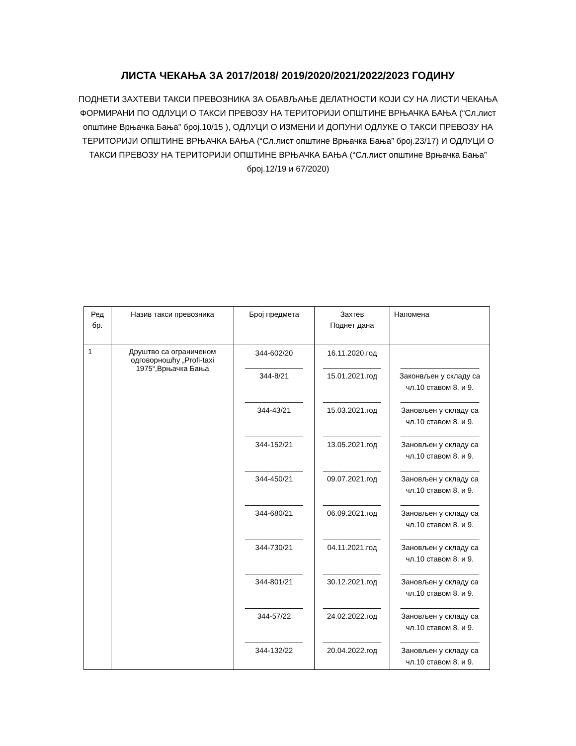ЛИСТА ЧЕКАЊА ЗА 2017/2018/ 2019/2020/2021/2022/2023 ГОДИНУ
ПОДНЕТИ ЗАХТЕВИ ТАКСИ ПРЕВОЗНИКА ЗА ОБАВЉАЊЕ ДЕЛАТНОСТИ КОЈИ СУ НА ЛИСТИ ЧЕКАЊА ФОРМИРАНИ ПО ОДЛУЦИ О ТАКСИ ПРЕВОЗУ НА ТЕРИТОРИЈИ ОПШТИНЕ ВРЊАЧКА БАЊА (“Сл.лист општине Врњачка Бања” број.10/15 ), ОДЛУЦИ О ИЗМЕНИ И ДОПУНИ ОДЛУКЕ О ТАКСИ ПРЕВОЗУ НА ТЕРИТОРИЈИ ОПШТИНЕ ВРЊАЧКА БАЊА (“Сл.лист општине Врњачка Бања” број.23/17) И ОДЛУЦИ О ТАКСИ ПРЕВОЗУ НА ТЕРИТОРИЈИ ОПШТИНЕ ВРЊАЧКА БАЊА (“Сл.лист општине Врњачка Бања” број.12/19 и 67/2020)
| Ред бр. | Назив такси превозника | Број предмета | Захтев Поднет дана | Напомена |
| --- | --- | --- | --- | --- |
| 1 | Друштво са ограниченом одговорношћу „Profi-taxi 1975“,Врњачка Бања | 344-602/20 ______________ 344-8/21 ______________ 344-43/21 ______________ 344-152/21 ______________ 344-450/21 ______________ 344-680/21 ______________ 344-730/21 ______________ 344-801/21 ______________ 344-57/22 ______________ 344-132/22 | 16.11.2020.год ______________ 15.01.2021.год ______________ 15.03.2021.год ______________ 13.05.2021.год ______________ 09.07.2021.год ______________ 06.09.2021.год ______________ 04.11.2021.год ______________ 30.12.2021.год ______________ 24.02.2022.год ______________ 20.04.2022.год | ___________________ Законвљен у складу са чл.10 ставом 8. и 9. ___________________ Зановљен у складу са чл.10 ставом 8. и 9. ___________________ Зановљен у складу са чл.10 ставом 8. и 9. ___________________ Зановљен у складу са чл.10 ставом 8. и 9. ___________________ Зановљен у складу са чл.10 ставом 8. и 9. ___________________ Зановљен у складу са чл.10 ставом 8. и 9. ___________________ Зановљен у складу са чл.10 ставом 8. и 9. ___________________ Зановљен у складу са чл.10 ставом 8. и 9. ___________________ Зановљен у складу са чл.10 ставом 8. и 9. |